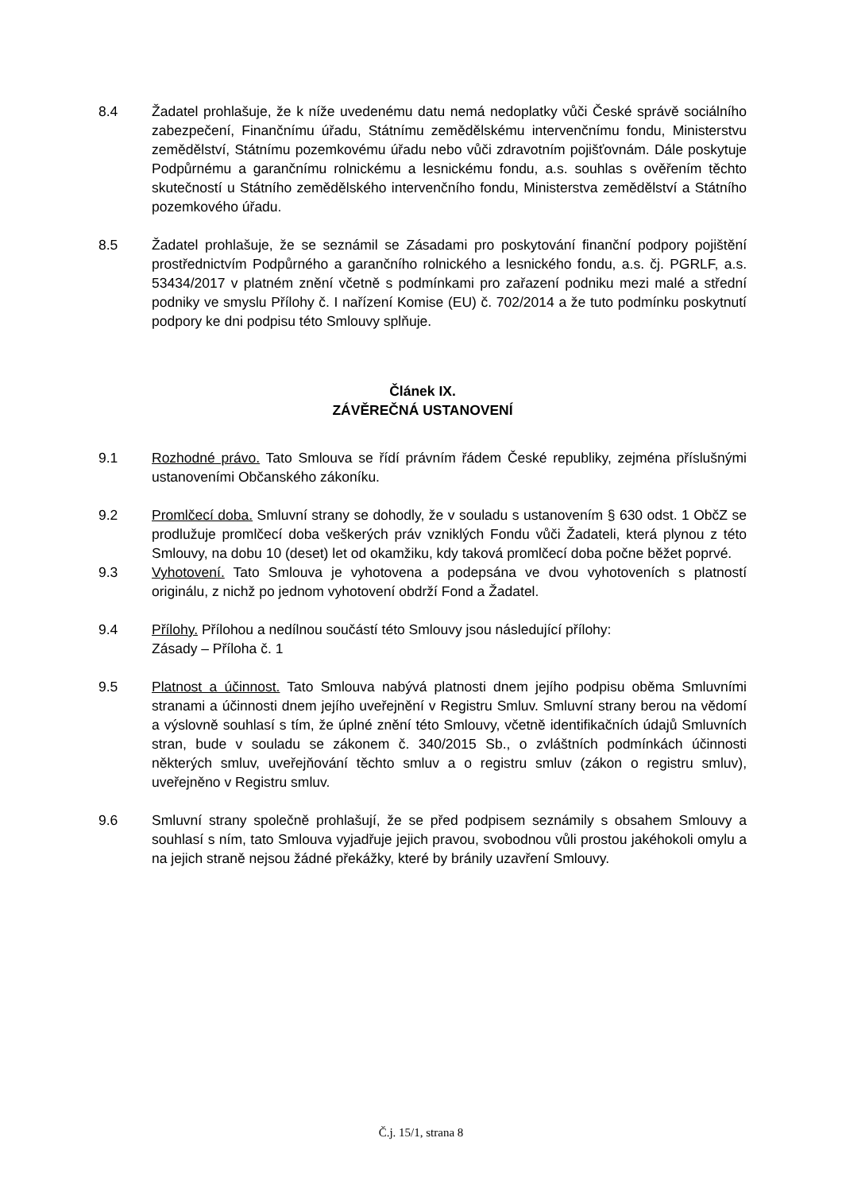8.4 Žadatel prohlašuje, že k níže uvedenému datu nemá nedoplatky vůči České správě sociálního zabezpečení, Finančnímu úřadu, Státnímu zemědělskému intervenčnímu fondu, Ministerstvu zemědělství, Státnímu pozemkovému úřadu nebo vůči zdravotním pojišťovnám. Dále poskytuje Podpůrnému a garančnímu rolnickému a lesnickému fondu, a.s. souhlas s ověřením těchto skutečností u Státního zemědělského intervenčního fondu, Ministerstva zemědělství a Státního pozemkového úřadu.
8.5 Žadatel prohlašuje, že se seznámil se Zásadami pro poskytování finanční podpory pojištění prostřednictvím Podpůrného a garančního rolnického a lesnického fondu, a.s. čj. PGRLF, a.s. 53434/2017 v platném znění včetně s podmínkami pro zařazení podniku mezi malé a střední podniky ve smyslu Přílohy č. I nařízení Komise (EU) č. 702/2014 a že tuto podmínku poskytnutí podpory ke dni podpisu této Smlouvy splňuje.
Článek IX.
ZÁVĚREČNÁ USTANOVENÍ
9.1 Rozhodné právo. Tato Smlouva se řídí právním řádem České republiky, zejména příslušnými ustanoveními Občanského zákoníku.
9.2 Promlčecí doba. Smluvní strany se dohodly, že v souladu s ustanovením § 630 odst. 1 ObčZ se prodlužuje promlčecí doba veškerých práv vzniklých Fondu vůči Žadateli, která plynou z této Smlouvy, na dobu 10 (deset) let od okamžiku, kdy taková promlčecí doba počne běžet poprvé.
9.3 Vyhotovení. Tato Smlouva je vyhotovena a podepsána ve dvou vyhotoveních s platností originálu, z nichž po jednom vyhotovení obdrží Fond a Žadatel.
9.4 Přílohy. Přílohou a nedílnou součástí této Smlouvy jsou následující přílohy:
Zásady – Příloha č. 1
9.5 Platnost a účinnost. Tato Smlouva nabývá platnosti dnem jejího podpisu oběma Smluvními stranami a účinnosti dnem jejího uveřejnění v Registru Smluv. Smluvní strany berou na vědomí a výslovně souhlasí s tím, že úplné znění této Smlouvy, včetně identifikačních údajů Smluvních stran, bude v souladu se zákonem č. 340/2015 Sb., o zvláštních podmínkách účinnosti některých smluv, uveřejňování těchto smluv a o registru smluv (zákon o registru smluv), uveřejněno v Registru smluv.
9.6 Smluvní strany společně prohlašují, že se před podpisem seznámily s obsahem Smlouvy a souhlasí s ním, tato Smlouva vyjadřuje jejich pravou, svobodnou vůli prostou jakéhokoli omylu a na jejich straně nejsou žádné překážky, které by bránily uzavření Smlouvy.
Č.j. 15/1, strana 8